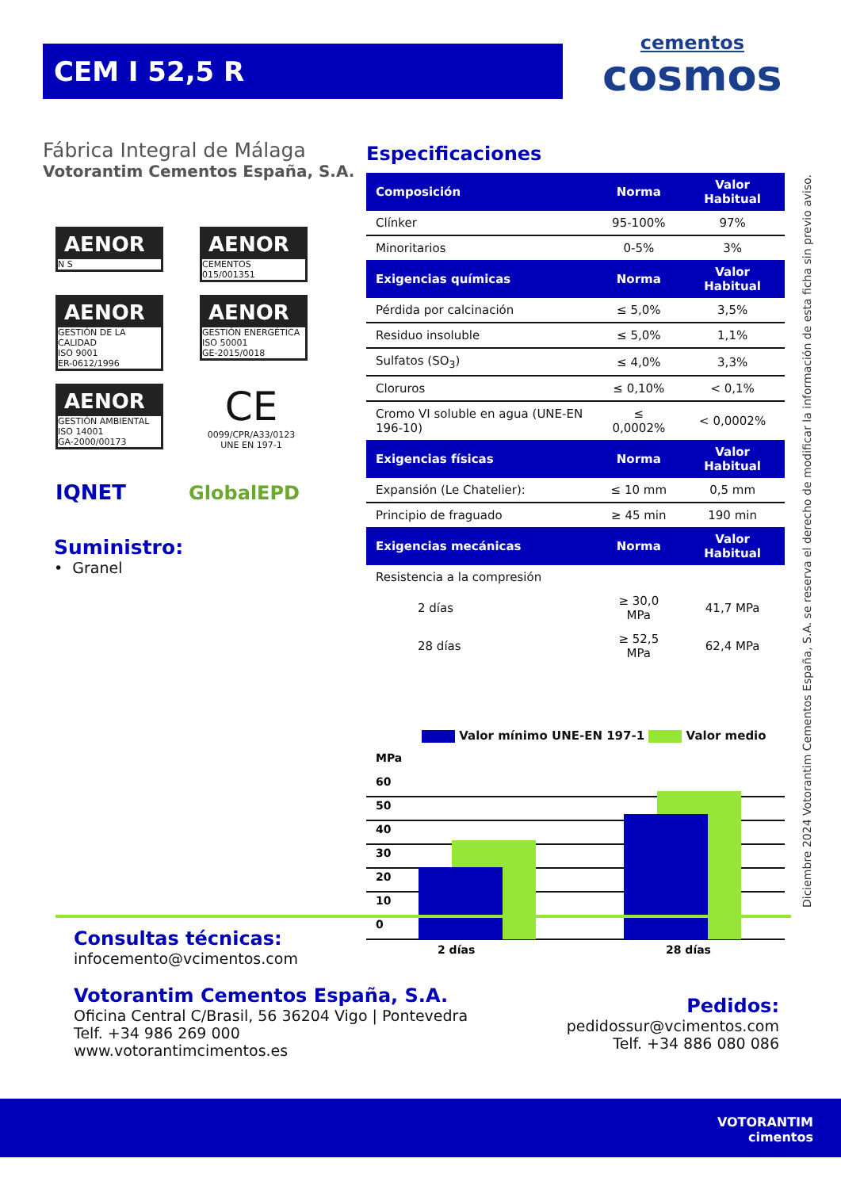CEM I 52,5 R
cementos
cosmos
Fábrica Integral de Málaga
Votorantim Cementos España, S.A.
AENOR N S
AENOR CEMENTOS
015/001351
AENOR GESTIÓN DE LA CALIDAD
ISO 9001
ER-0612/1996
AENOR GESTIÓN ENERGÉTICA
ISO 50001
GE-2015/0018
AENOR GESTIÓN AMBIENTAL
ISO 14001
GA-2000/00173
CE
0099/CPR/A33/0123
UNE EN 197-1
IQNET GlobalEPD
Suministro:
• Granel
Especificaciones
| Composición | Norma | Valor Habitual |
| --- | --- | --- |
| Clínker | 95-100% | 97% |
| Minoritarios | 0-5% | 3% |
| Exigencias químicas | Norma | Valor Habitual |
| Pérdida por calcinación | ≤ 5,0% | 3,5% |
| Residuo insoluble | ≤ 5,0% | 1,1% |
| Sulfatos (SO<sub>3</sub>) | ≤ 4,0% | 3,3% |
| Cloruros | ≤ 0,10% | < 0,1% |
| Cromo VI soluble en agua (UNE-EN 196-10) | ≤ 0,0002% | < 0,0002% |
| Exigencias físicas | Norma | Valor Habitual |
| Expansión (Le Chatelier): | ≤ 10 mm | 0,5 mm |
| Principio de fraguado | ≥ 45 min | 190 min |
| Exigencias mecánicas | Norma | Valor Habitual |
| Resistencia a la compresión | | |
| 2 días | ≥ 30,0 MPa | 41,7 MPa |
| 28 días | ≥ 52,5 MPa | 62,4 MPa |
Valor mínimo UNE-EN 197-1 Valor medio
MPa
60
50
40
30
20
10
0
2 días
28 días
Diciembre 2024 Votorantim Cementos España, S.A. se reserva el derecho de modificar la información de esta ficha sin previo aviso.
Consultas técnicas:
infocemento@vcimentos.com
Votorantim Cementos España, S.A.
Oficina Central C/Brasil, 56 36204 Vigo | Pontevedra
Telf. +34 986 269 000
www.votorantimcimentos.es
Pedidos:
pedidossur@vcimentos.com
Telf. +34 886 080 086
VOTORANTIM
cimentos